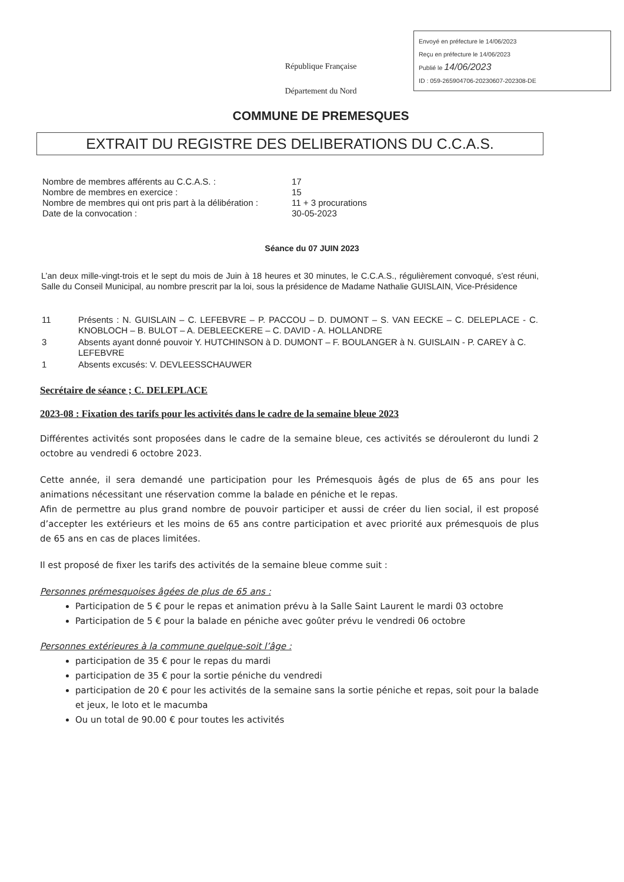Envoyé en préfecture le 14/06/2023
Reçu en préfecture le 14/06/2023
Publié le 14/06/2023
ID : 059-265904706-20230607-202308-DE
République Française
Département du Nord
COMMUNE DE PREMESQUES
EXTRAIT DU REGISTRE DES DELIBERATIONS DU C.C.A.S.
| Nombre de membres afférents au C.C.A.S. : | 17 |
| Nombre de membres en exercice : | 15 |
| Nombre de membres qui ont pris part à la délibération : | 11 + 3 procurations |
| Date de la convocation : | 30-05-2023 |
Séance du 07 JUIN 2023
L’an deux mille-vingt-trois et le sept du mois de Juin à 18 heures et 30 minutes, le C.C.A.S., régulièrement convoqué, s’est réuni, Salle du Conseil Municipal, au nombre prescrit par la loi, sous la présidence de Madame Nathalie GUISLAIN, Vice-Présidence
| 11 | Présents : N. GUISLAIN – C. LEFEBVRE – P. PACCOU – D. DUMONT – S. VAN EECKE – C. DELEPLACE - C. KNOBLOCH – B. BULOT – A. DEBLEECKERE – C. DAVID - A. HOLLANDRE |
| 3 | Absents ayant donné pouvoir Y. HUTCHINSON à D. DUMONT – F. BOULANGER à N. GUISLAIN - P. CAREY à C. LEFEBVRE |
| 1 | Absents excusés: V. DEVLEESSCHAUWER |
Secrétaire de séance ; C. DELEPLACE
2023-08 : Fixation des tarifs pour les activités dans le cadre de la semaine bleue 2023
Différentes activités sont proposées dans le cadre de la semaine bleue, ces activités se dérouleront du lundi 2 octobre au vendredi 6 octobre 2023.
Cette année, il sera demandé une participation pour les Prémesquois âgés de plus de 65 ans pour les animations nécessitant une réservation comme la balade en péniche et le repas.
Afin de permettre au plus grand nombre de pouvoir participer et aussi de créer du lien social, il est proposé d’accepter les extérieurs et les moins de 65 ans contre participation et avec priorité aux prémesquois de plus de 65 ans en cas de places limitées.
Il est proposé de fixer les tarifs des activités de la semaine bleue comme suit :
Personnes prémesquoises âgées de plus de 65 ans :
Participation de 5 € pour le repas et animation prévu à la Salle Saint Laurent le mardi 03 octobre
Participation de 5 € pour la balade en péniche avec goûter prévu le vendredi 06 octobre
Personnes extérieures à la commune quelque-soit l’âge :
participation de 35 € pour le repas du mardi
participation de 35 € pour la sortie péniche du vendredi
participation de 20 € pour les activités de la semaine sans la sortie péniche et repas, soit pour la balade et jeux, le loto et le macumba
Ou un total de 90.00 € pour toutes les activités